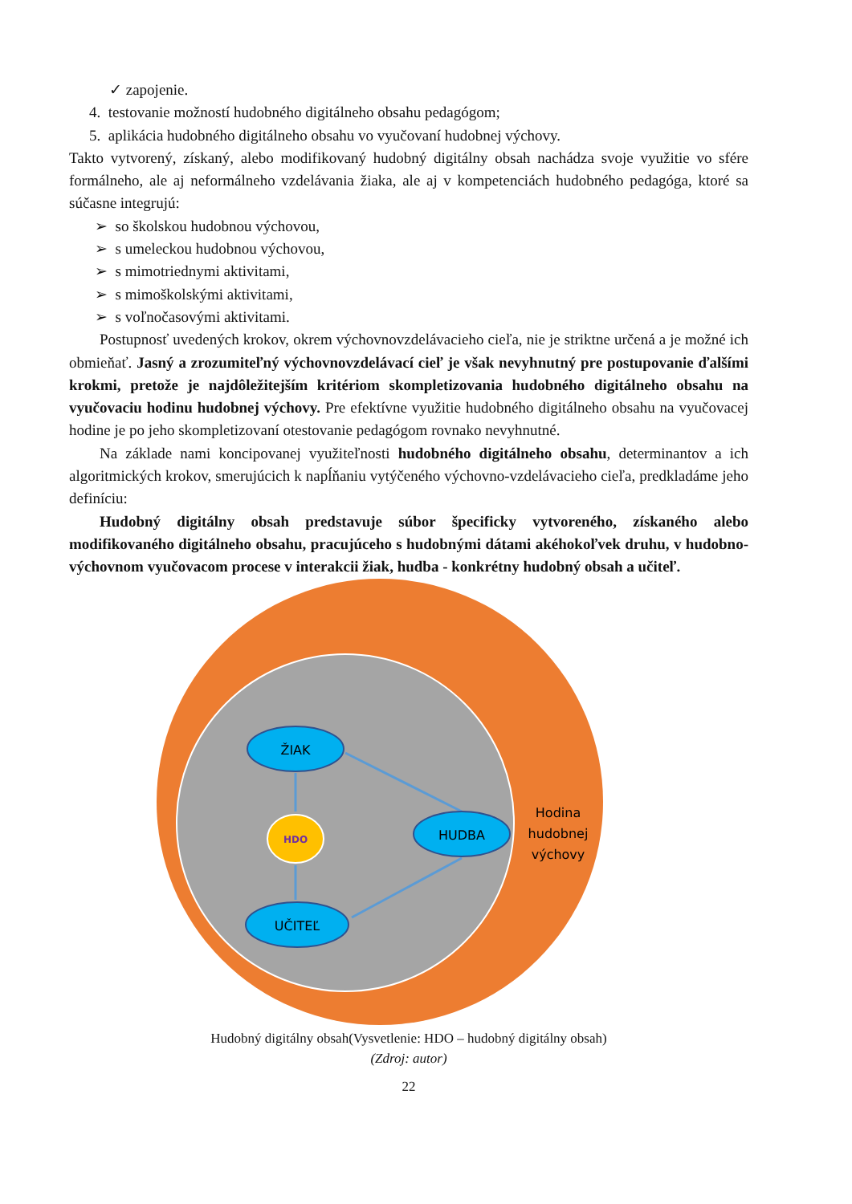✓ zapojenie.
4. testovanie možností hudobného digitálneho obsahu pedagógom;
5. aplikácia hudobného digitálneho obsahu vo vyučovaní hudobnej výchovy.
Takto vytvorený, získaný, alebo modifikovaný hudobný digitálny obsah nachádza svoje využitie vo sfére formálneho, ale aj neformálneho vzdelávania žiaka, ale aj v kompetenciách hudobného pedagóga, ktoré sa súčasne integrujú:
➢ so školskou hudobnou výchovou,
➢ s umeleckou hudobnou výchovou,
➢ s mimotriednymi aktivitami,
➢ s mimoškolskými aktivitami,
➢ s voľnočasovými aktivitami.
Postupnosť uvedených krokov, okrem výchovnovzdelávacieho cieľa, nie je striktne určená a je možné ich obmieňať. Jasný a zrozumiteľný výchovnovzdelávací cieľ je však nevyhnutný pre postupovanie ďalšími krokmi, pretože je najdôležitejším kritériom skompletizovania hudobného digitálneho obsahu na vyučovaciu hodinu hudobnej výchovy. Pre efektívne využitie hudobného digitálneho obsahu na vyučovacej hodine je po jeho skompletizovaní otestovanie pedagógom rovnako nevyhnutné.
Na základe nami koncipovanej využiteľnosti hudobného digitálneho obsahu, determinantov a ich algoritmických krokov, smerujúcich k napĺňaniu vytýčeného výchovno-vzdelávacieho cieľa, predkladáme jeho definíciu:
Hudobný digitálny obsah predstavuje súbor špecificky vytvoreného, získaného alebo modifikovaného digitálneho obsahu, pracujúceho s hudobnými dátami akéhokoľvek druhu, v hudobno-výchovnom vyučovacom procese v interakcii žiak, hudba - konkrétny hudobný obsah a učiteľ.
ŽIAK
HDO
HUDBA
UČITEĽ
Hodina
hudobnej
výchovy
Hudobný digitálny obsah(Vysvetlenie: HDO – hudobný digitálny obsah)
(Zdroj: autor)
22